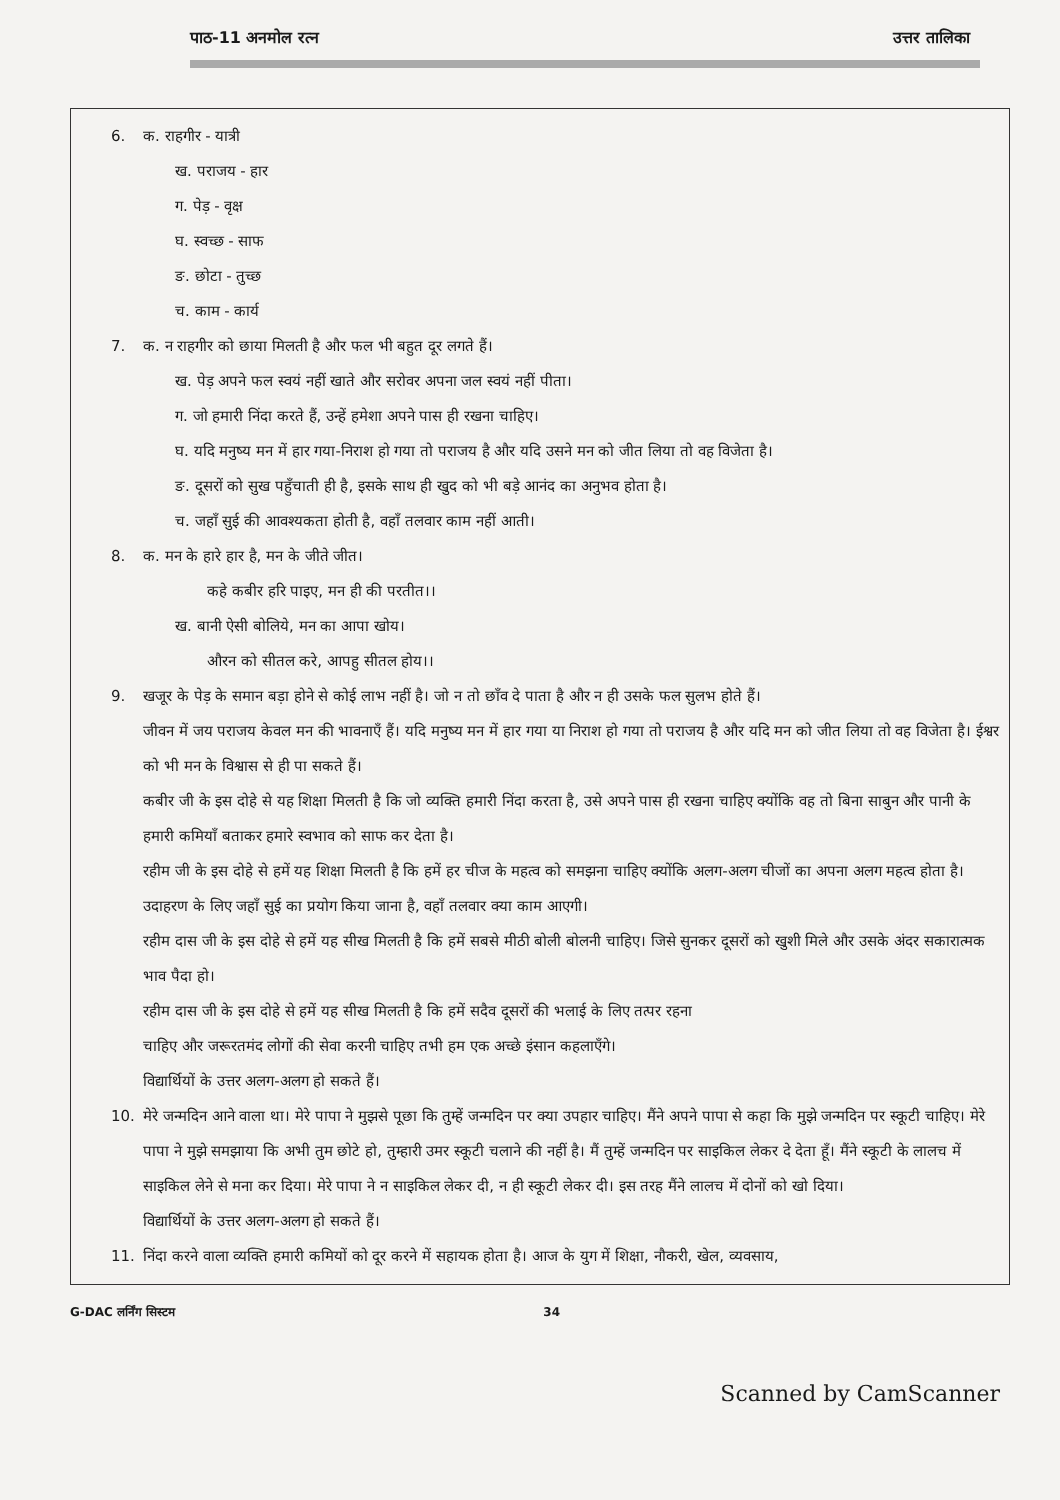पाठ-11 अनमोल रत्न उत्तर तालिका
6. क. राहगीर - यात्री
ख. पराजय - हार
ग. पेड़ - वृक्ष
घ. स्वच्छ - साफ
ङ. छोटा - तुच्छ
च. काम - कार्य
7. क. न राहगीर को छाया मिलती है और फल भी बहुत दूर लगते हैं।
ख. पेड़ अपने फल स्वयं नहीं खाते और सरोवर अपना जल स्वयं नहीं पीता।
ग. जो हमारी निंदा करते हैं, उन्हें हमेशा अपने पास ही रखना चाहिए।
घ. यदि मनुष्य मन में हार गया-निराश हो गया तो पराजय है और यदि उसने मन को जीत लिया तो वह विजेता है।
ङ. दूसरों को सुख पहुँचाती ही है, इसके साथ ही खुद को भी बड़े आनंद का अनुभव होता है।
च. जहाँ सुई की आवश्यकता होती है, वहाँ तलवार काम नहीं आती।
8. क. मन के हारे हार है, मन के जीते जीत।
कहे कबीर हरि पाइए, मन ही की परतीत।।
ख. बानी ऐसी बोलिये, मन का आपा खोय।
औरन को सीतल करे, आपहु सीतल होय।।
9. खजूर के पेड़ के समान बड़ा होने से कोई लाभ नहीं है। जो न तो छाँव दे पाता है और न ही उसके फल सुलभ होते हैं।
जीवन में जय पराजय केवल मन की भावनाएँ हैं। यदि मनुष्य मन में हार गया या निराश हो गया तो पराजय है और यदि मन को जीत लिया तो वह विजेता है। ईश्वर को भी मन के विश्वास से ही पा सकते हैं।
कबीर जी के इस दोहे से यह शिक्षा मिलती है कि जो व्यक्ति हमारी निंदा करता है, उसे अपने पास ही रखना चाहिए क्योंकि वह तो बिना साबुन और पानी के हमारी कमियाँ बताकर हमारे स्वभाव को साफ कर देता है।
रहीम जी के इस दोहे से हमें यह शिक्षा मिलती है कि हमें हर चीज के महत्व को समझना चाहिए क्योंकि अलग-अलग चीजों का अपना अलग महत्व होता है। उदाहरण के लिए जहाँ सुई का प्रयोग किया जाना है, वहाँ तलवार क्या काम आएगी।
रहीम दास जी के इस दोहे से हमें यह सीख मिलती है कि हमें सबसे मीठी बोली बोलनी चाहिए। जिसे सुनकर दूसरों को खुशी मिले और उसके अंदर सकारात्मक भाव पैदा हो।
रहीम दास जी के इस दोहे से हमें यह सीख मिलती है कि हमें सदैव दूसरों की भलाई के लिए तत्पर रहना
चाहिए और जरूरतमंद लोगों की सेवा करनी चाहिए तभी हम एक अच्छे इंसान कहलाएँगे।
विद्यार्थियों के उत्तर अलग-अलग हो सकते हैं।
10. मेरे जन्मदिन आने वाला था। मेरे पापा ने मुझसे पूछा कि तुम्हें जन्मदिन पर क्या उपहार चाहिए। मैंने अपने पापा से कहा कि मुझे जन्मदिन पर स्कूटी चाहिए। मेरे पापा ने मुझे समझाया कि अभी तुम छोटे हो, तुम्हारी उमर स्कूटी चलाने की नहीं है। मैं तुम्हें जन्मदिन पर साइकिल लेकर दे देता हूँ। मैंने स्कूटी के लालच में साइकिल लेने से मना कर दिया। मेरे पापा ने न साइकिल लेकर दी, न ही स्कूटी लेकर दी। इस तरह मैंने लालच में दोनों को खो दिया।
विद्यार्थियों के उत्तर अलग-अलग हो सकते हैं।
11. निंदा करने वाला व्यक्ति हमारी कमियों को दूर करने में सहायक होता है। आज के युग में शिक्षा, नौकरी, खेल, व्यवसाय,
G-DAC लर्निंग सिस्टम 34
Scanned by CamScanner